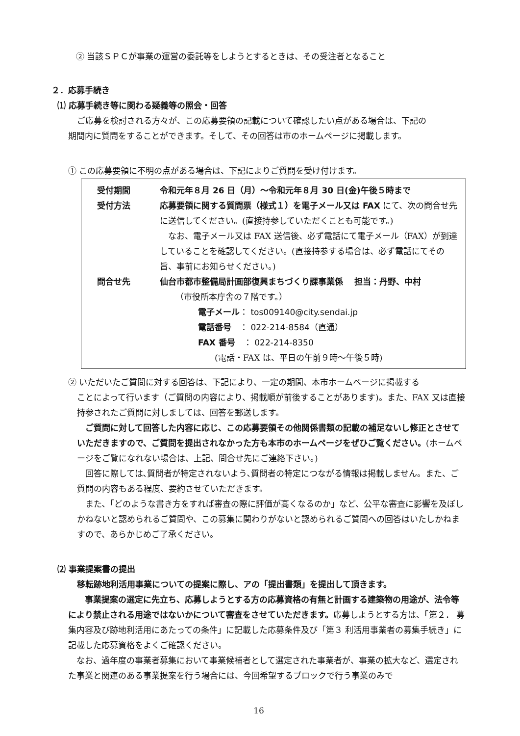② 当該ＳＰＣが事業の運営の委託等をしようとするときは、その受注者となること
２．応募手続き
⑴ 応募手続き等に関わる疑義等の照会・回答
ご応募を検討される方々が、この応募要領の記載について確認したい点がある場合は、下記の
期間内に質問をすることができます。そして、その回答は市のホームページに掲載します。
① この応募要領に不明の点がある場合は、下記によりご質問を受け付けます。
受付期間 令和元年８月 26 日（月）～令和元年８月 30 日(金)午後５時まで
受付方法 応募要領に関する質問票（様式１）を電子メール又は FAX にて、次の問合せ先に送信してください。(直接持参していただくことも可能です。)
　なお、電子メール又は FAX 送信後、必ず電話にて電子メール（FAX）が到達していることを確認してください。(直接持参する場合は、必ず電話にてその旨、事前にお知らせください。)
問合せ先 仙台市都市整備局計画部復興まちづくり課事業係　 担当：丹野、中村
（市役所本庁舎の７階です。）
電子メール： tos009140@city.sendai.jp
電話番号　： 022-214-8584（直通）
FAX 番号　： 022-214-8350
(電話・FAX は、平日の午前９時～午後５時)
② いただいたご質問に対する回答は、下記により、一定の期間、本市ホームページに掲載する
ことによって行います（ご質問の内容により、掲載順が前後することがあります)。また、FAX 又は直接持参されたご質問に対しましては、回答を郵送します。
　ご質問に対して回答した内容に応じ、この応募要領その他関係書類の記載の補足ないし修正とさせていただきますので、ご質問を提出されなかった方も本市のホームページをぜひご覧ください。(ホームページをご覧になれない場合は、上記、問合せ先にご連絡下さい。)
　回答に際しては､質問者が特定されないよう､質問者の特定につながる情報は掲載しません。また、ご質問の内容もある程度、要約させていただきます。
　また､「どのような書き方をすれば審査の際に評価が高くなるのか」など、公平な審査に影響を及ぼしかねないと認められるご質問や、この募集に関わりがないと認められるご質問への回答はいたしかねますので、あらかじめご了承ください。
⑵ 事業提案書の提出
移転跡地利活用事業についての提案に際し、アの「提出書類」を提出して頂きます。
　　事業提案の選定に先立ち、応募しようとする方の応募資格の有無と計画する建築物の用途が、法令等により禁止される用途ではないかについて審査をさせていただきます。応募しようとする方は、「第２． 募集内容及び跡地利活用にあたっての条件」に記載した応募条件及び「第３ 利活用事業者の募集手続き」に記載した応募資格をよくご確認ください。
　なお、過年度の事業者募集において事業候補者として選定された事業者が、事業の拡大など、選定された事業と関連のある事業提案を行う場合には、今回希望するブロックで行う事業のみで
16